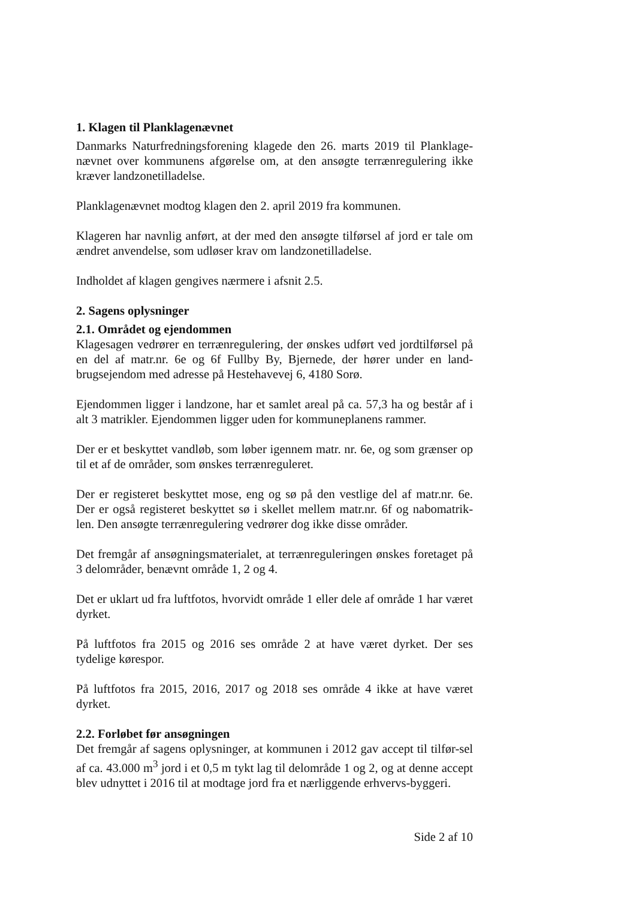1. Klagen til Planklagenævnet
Danmarks Naturfredningsforening klagede den 26. marts 2019 til Planklage-nævnet over kommunens afgørelse om, at den ansøgte terrænregulering ikke kræver landzonetilladelse.
Planklagenævnet modtog klagen den 2. april 2019 fra kommunen.
Klageren har navnlig anført, at der med den ansøgte tilførsel af jord er tale om ændret anvendelse, som udløser krav om landzonetilladelse.
Indholdet af klagen gengives nærmere i afsnit 2.5.
2. Sagens oplysninger
2.1. Området og ejendommen
Klagesagen vedrører en terrænregulering, der ønskes udført ved jordtilførsel på en del af matr.nr. 6e og 6f Fullby By, Bjernede, der hører under en land-brugsejendom med adresse på Hestehavevej 6, 4180 Sorø.
Ejendommen ligger i landzone, har et samlet areal på ca. 57,3 ha og består af i alt 3 matrikler. Ejendommen ligger uden for kommuneplanens rammer.
Der er et beskyttet vandløb, som løber igennem matr. nr. 6e, og som grænser op til et af de områder, som ønskes terrænreguleret.
Der er registeret beskyttet mose, eng og sø på den vestlige del af matr.nr. 6e. Der er også registeret beskyttet sø i skellet mellem matr.nr. 6f og nabomatrik-len. Den ansøgte terrænregulering vedrører dog ikke disse områder.
Det fremgår af ansøgningsmaterialet, at terrænreguleringen ønskes foretaget på 3 delområder, benævnt område 1, 2 og 4.
Det er uklart ud fra luftfotos, hvorvidt område 1 eller dele af område 1 har været dyrket.
På luftfotos fra 2015 og 2016 ses område 2 at have været dyrket. Der ses tydelige kørespor.
På luftfotos fra 2015, 2016, 2017 og 2018 ses område 4 ikke at have været dyrket.
2.2. Forløbet før ansøgningen
Det fremgår af sagens oplysninger, at kommunen i 2012 gav accept til tilfør-sel af ca. 43.000 m<sup>3</sup> jord i et 0,5 m tykt lag til delområde 1 og 2, og at denne accept blev udnyttet i 2016 til at modtage jord fra et nærliggende erhvervs-byggeri.
Side 2 af 10